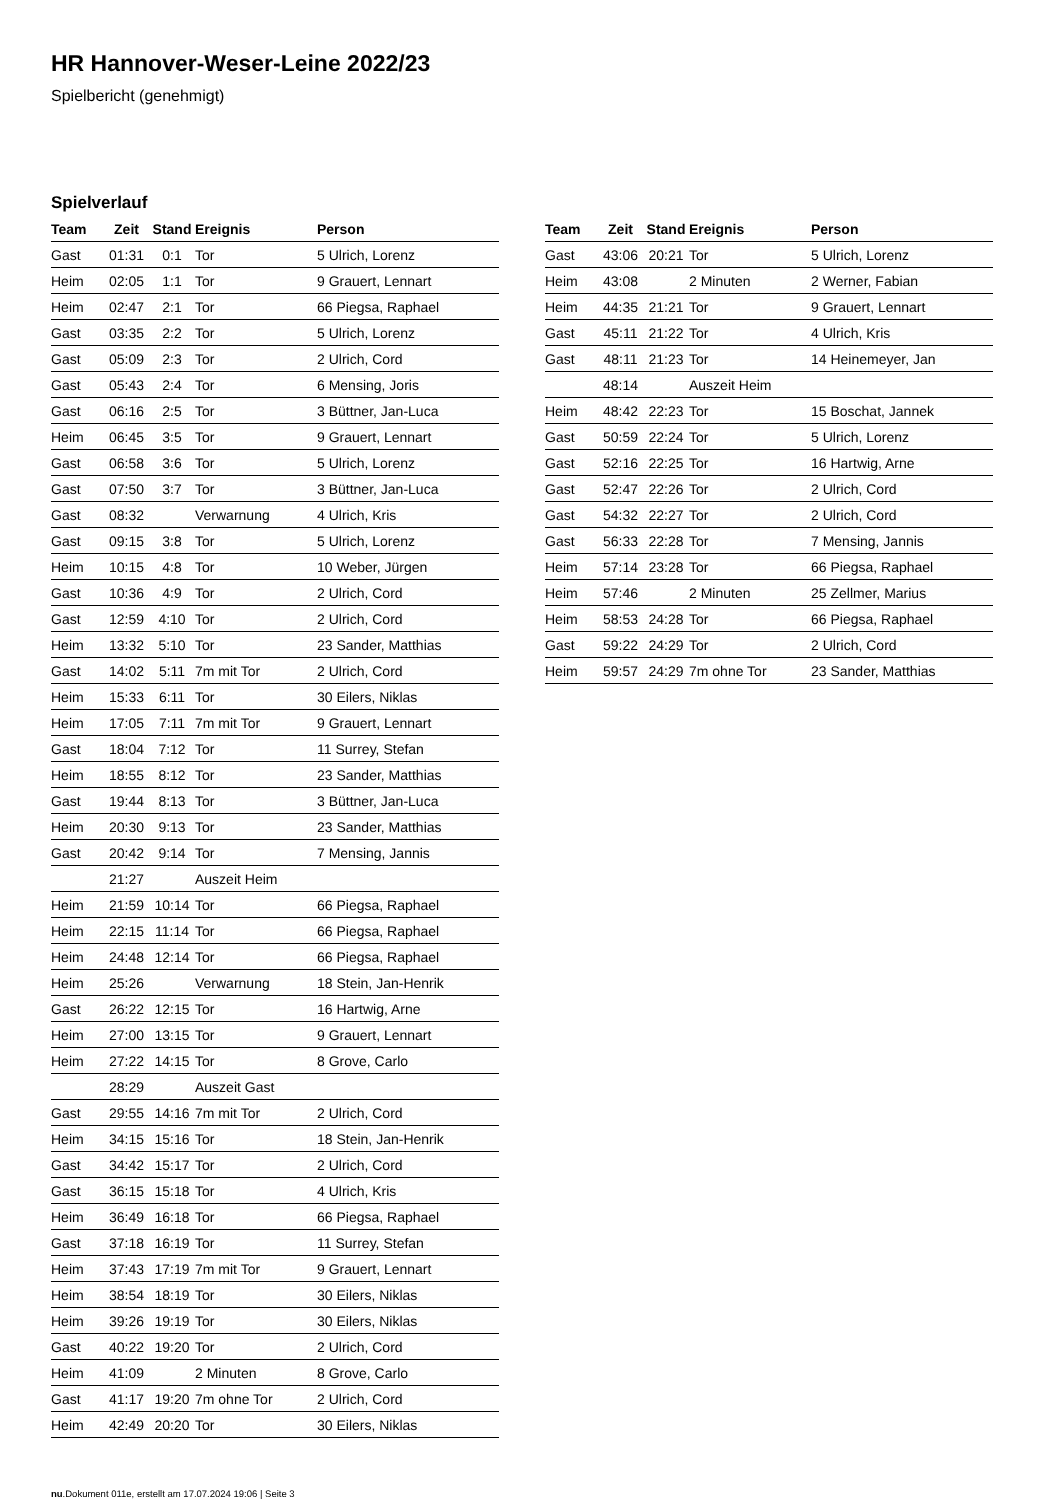HR Hannover-Weser-Leine 2022/23
Spielbericht (genehmigt)
Spielverlauf
| Team | Zeit | Stand | Ereignis | Person |
| --- | --- | --- | --- | --- |
| Gast | 01:31 | 0:1 | Tor | 5 Ulrich, Lorenz |
| Heim | 02:05 | 1:1 | Tor | 9 Grauert, Lennart |
| Heim | 02:47 | 2:1 | Tor | 66 Piegsa, Raphael |
| Gast | 03:35 | 2:2 | Tor | 5 Ulrich, Lorenz |
| Gast | 05:09 | 2:3 | Tor | 2 Ulrich, Cord |
| Gast | 05:43 | 2:4 | Tor | 6 Mensing, Joris |
| Gast | 06:16 | 2:5 | Tor | 3 Büttner, Jan-Luca |
| Heim | 06:45 | 3:5 | Tor | 9 Grauert, Lennart |
| Gast | 06:58 | 3:6 | Tor | 5 Ulrich, Lorenz |
| Gast | 07:50 | 3:7 | Tor | 3 Büttner, Jan-Luca |
| Gast | 08:32 | | Verwarnung | 4 Ulrich, Kris |
| Gast | 09:15 | 3:8 | Tor | 5 Ulrich, Lorenz |
| Heim | 10:15 | 4:8 | Tor | 10 Weber, Jürgen |
| Gast | 10:36 | 4:9 | Tor | 2 Ulrich, Cord |
| Gast | 12:59 | 4:10 | Tor | 2 Ulrich, Cord |
| Heim | 13:32 | 5:10 | Tor | 23 Sander, Matthias |
| Gast | 14:02 | 5:11 | 7m mit Tor | 2 Ulrich, Cord |
| Heim | 15:33 | 6:11 | Tor | 30 Eilers, Niklas |
| Heim | 17:05 | 7:11 | 7m mit Tor | 9 Grauert, Lennart |
| Gast | 18:04 | 7:12 | Tor | 11 Surrey, Stefan |
| Heim | 18:55 | 8:12 | Tor | 23 Sander, Matthias |
| Gast | 19:44 | 8:13 | Tor | 3 Büttner, Jan-Luca |
| Heim | 20:30 | 9:13 | Tor | 23 Sander, Matthias |
| Gast | 20:42 | 9:14 | Tor | 7 Mensing, Jannis |
| | 21:27 | | Auszeit Heim | |
| Heim | 21:59 | 10:14 | Tor | 66 Piegsa, Raphael |
| Heim | 22:15 | 11:14 | Tor | 66 Piegsa, Raphael |
| Heim | 24:48 | 12:14 | Tor | 66 Piegsa, Raphael |
| Heim | 25:26 | | Verwarnung | 18 Stein, Jan-Henrik |
| Gast | 26:22 | 12:15 | Tor | 16 Hartwig, Arne |
| Heim | 27:00 | 13:15 | Tor | 9 Grauert, Lennart |
| Heim | 27:22 | 14:15 | Tor | 8 Grove, Carlo |
| | 28:29 | | Auszeit Gast | |
| Gast | 29:55 | 14:16 | 7m mit Tor | 2 Ulrich, Cord |
| Heim | 34:15 | 15:16 | Tor | 18 Stein, Jan-Henrik |
| Gast | 34:42 | 15:17 | Tor | 2 Ulrich, Cord |
| Gast | 36:15 | 15:18 | Tor | 4 Ulrich, Kris |
| Heim | 36:49 | 16:18 | Tor | 66 Piegsa, Raphael |
| Gast | 37:18 | 16:19 | Tor | 11 Surrey, Stefan |
| Heim | 37:43 | 17:19 | 7m mit Tor | 9 Grauert, Lennart |
| Heim | 38:54 | 18:19 | Tor | 30 Eilers, Niklas |
| Heim | 39:26 | 19:19 | Tor | 30 Eilers, Niklas |
| Gast | 40:22 | 19:20 | Tor | 2 Ulrich, Cord |
| Heim | 41:09 | | 2 Minuten | 8 Grove, Carlo |
| Gast | 41:17 | 19:20 | 7m ohne Tor | 2 Ulrich, Cord |
| Heim | 42:49 | 20:20 | Tor | 30 Eilers, Niklas |
| Team | Zeit | Stand | Ereignis | Person |
| --- | --- | --- | --- | --- |
| Gast | 43:06 | 20:21 | Tor | 5 Ulrich, Lorenz |
| Heim | 43:08 | | 2 Minuten | 2 Werner, Fabian |
| Heim | 44:35 | 21:21 | Tor | 9 Grauert, Lennart |
| Gast | 45:11 | 21:22 | Tor | 4 Ulrich, Kris |
| Gast | 48:11 | 21:23 | Tor | 14 Heinemeyer, Jan |
| | 48:14 | | Auszeit Heim | |
| Heim | 48:42 | 22:23 | Tor | 15 Boschat, Jannek |
| Gast | 50:59 | 22:24 | Tor | 5 Ulrich, Lorenz |
| Gast | 52:16 | 22:25 | Tor | 16 Hartwig, Arne |
| Gast | 52:47 | 22:26 | Tor | 2 Ulrich, Cord |
| Gast | 54:32 | 22:27 | Tor | 2 Ulrich, Cord |
| Gast | 56:33 | 22:28 | Tor | 7 Mensing, Jannis |
| Heim | 57:14 | 23:28 | Tor | 66 Piegsa, Raphael |
| Heim | 57:46 | | 2 Minuten | 25 Zellmer, Marius |
| Heim | 58:53 | 24:28 | Tor | 66 Piegsa, Raphael |
| Gast | 59:22 | 24:29 | Tor | 2 Ulrich, Cord |
| Heim | 59:57 | 24:29 | 7m ohne Tor | 23 Sander, Matthias |
nu.Dokument 011e, erstellt am 17.07.2024 19:06 | Seite 3